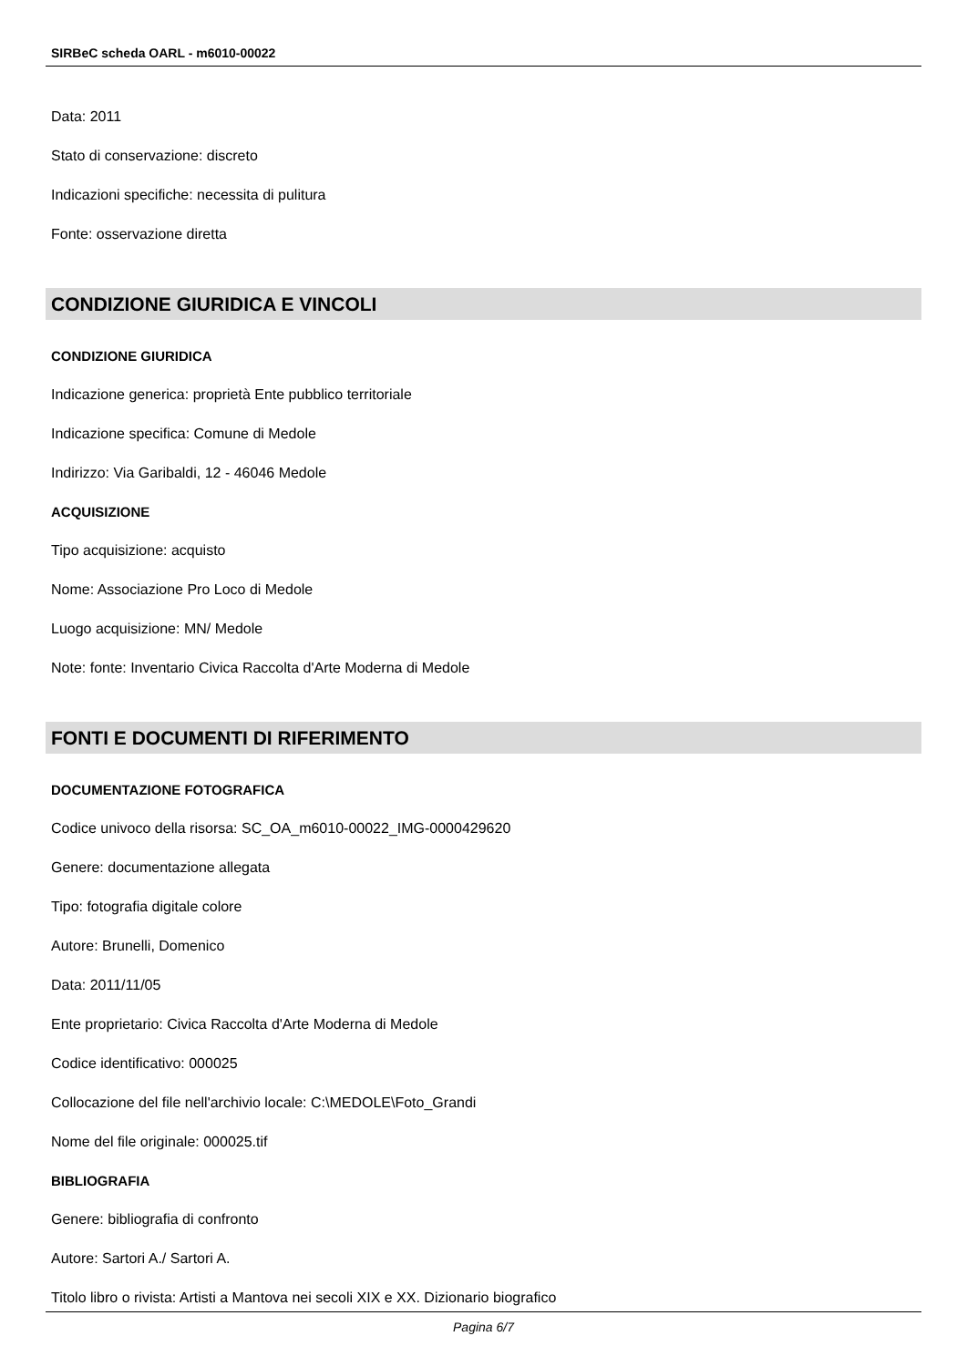SIRBeC scheda OARL - m6010-00022
Data: 2011
Stato di conservazione: discreto
Indicazioni specifiche: necessita di pulitura
Fonte: osservazione diretta
CONDIZIONE GIURIDICA E VINCOLI
CONDIZIONE GIURIDICA
Indicazione generica: proprietà Ente pubblico territoriale
Indicazione specifica: Comune di Medole
Indirizzo: Via Garibaldi, 12 - 46046 Medole
ACQUISIZIONE
Tipo acquisizione: acquisto
Nome: Associazione Pro Loco di Medole
Luogo acquisizione: MN/ Medole
Note: fonte: Inventario Civica Raccolta d'Arte Moderna di Medole
FONTI E DOCUMENTI DI RIFERIMENTO
DOCUMENTAZIONE FOTOGRAFICA
Codice univoco della risorsa: SC_OA_m6010-00022_IMG-0000429620
Genere: documentazione allegata
Tipo: fotografia digitale colore
Autore: Brunelli, Domenico
Data: 2011/11/05
Ente proprietario: Civica Raccolta d'Arte Moderna di Medole
Codice identificativo: 000025
Collocazione del file nell'archivio locale: C:\MEDOLE\Foto_Grandi
Nome del file originale: 000025.tif
BIBLIOGRAFIA
Genere: bibliografia di confronto
Autore: Sartori A./ Sartori A.
Titolo libro o rivista: Artisti a Mantova nei secoli XIX e XX. Dizionario biografico
Pagina 6/7